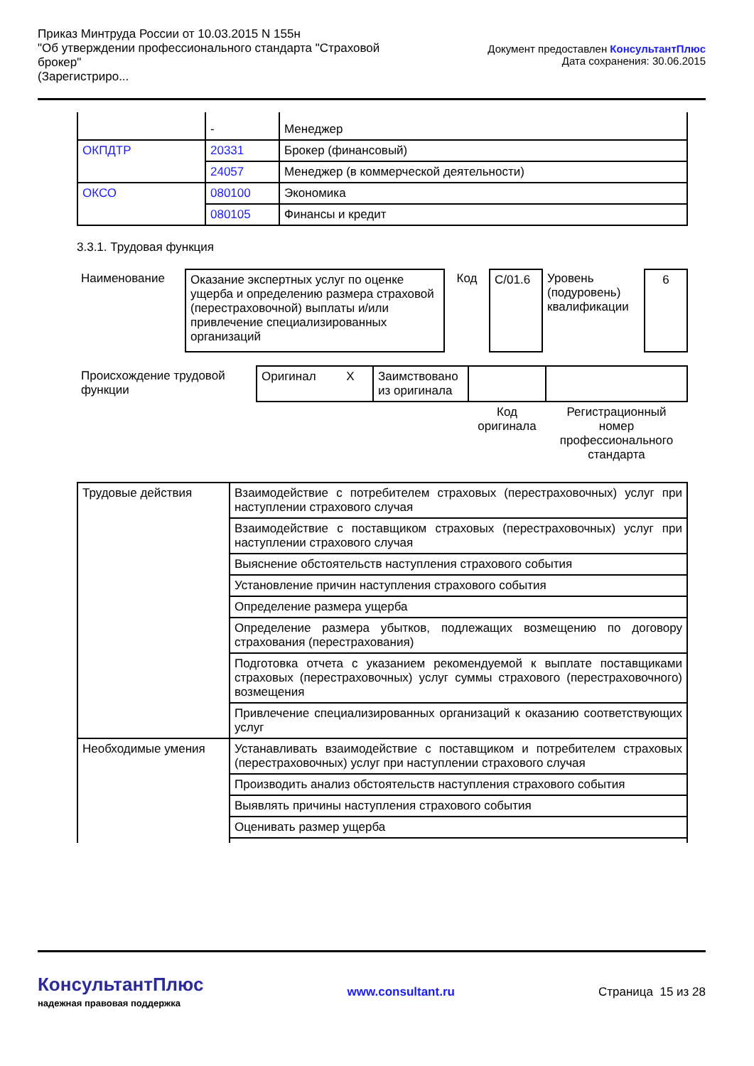Приказ Минтруда России от 10.03.2015 N 155н
"Об утверждении профессионального стандарта "Страховой брокер"
(Зарегистриро...
Документ предоставлен КонсультантПлюс
Дата сохранения: 30.06.2015
| | - | Менеджер |
| ОКПДТР | 20331 | Брокер (финансовый) |
| | 24057 | Менеджер (в коммерческой деятельности) |
| ОКСО | 080100 | Экономика |
| | 080105 | Финансы и кредит |
3.3.1. Трудовая функция
| Наименование | Оказание экспертных услуг по оценке ущерба и определению размера страховой (перестраховочной) выплаты и/или привлечение специализированных организаций | Код | C/01.6 | Уровень (подуровень) квалификации | 6 |
| Происхождение трудовой функции | Оригинал X | Заимствовано из оригинала | | |
| | | | Код оригинала | Регистрационный номер профессионального стандарта |
| Трудовые действия | Взаимодействие с потребителем страховых (перестраховочных) услуг при наступлении страхового случая |
| | Взаимодействие с поставщиком страховых (перестраховочных) услуг при наступлении страхового случая |
| | Выяснение обстоятельств наступления страхового события |
| | Установление причин наступления страхового события |
| | Определение размера ущерба |
| | Определение размера убытков, подлежащих возмещению по договору страхования (перестрахования) |
| | Подготовка отчета с указанием рекомендуемой к выплате поставщиками страховых (перестраховочных) услуг суммы страхового (перестраховочного) возмещения |
| | Привлечение специализированных организаций к оказанию соответствующих услуг |
| Необходимые умения | Устанавливать взаимодействие с поставщиком и потребителем страховых (перестраховочных) услуг при наступлении страхового случая |
| | Производить анализ обстоятельств наступления страхового события |
| | Выявлять причины наступления страхового события |
| | Оценивать размер ущерба |
КонсультантПлюс
надежная правовая поддержка
www.consultant.ru Страница 15 из 28